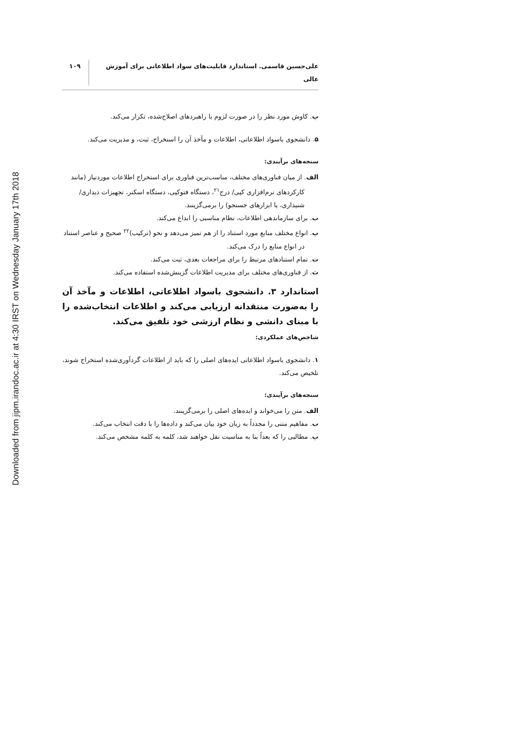Downloaded from jipm.irandoc.ac.ir at 4:30 IRST on Wednesday January 17th 2018
علی‌حسین قاسمی. استاندارد قابلیت‌های سواد اطلاعاتی برای آموزش عالی ۱۰۹
پ. کاوش مورد نظر را در صورت لزوم با راهبردهای اصلاح‌شده، تکرار می‌کند.
۵. دانشجوی باسواد اطلاعاتی، اطلاعات و مآخذ آن را استخراج، ثبت، و مدیریت می‌کند.
سنجه‌های برآیندی:
الف. از میان فناوری‌های مختلف، مناسب‌ترین فناوری برای استخراج اطلاعات موردنیاز (مانند کارکردهای نرم‌افزاری کپی/ درج<sup>۲۱</sup>، دستگاه فتوکپی، دستگاه اسکنر، تجهیزات دیداری/ شنیداری، یا ابزارهای جستجو) را برمی‌گزینند.
ب. برای سازماندهی اطلاعات، نظام مناسبی را ابداع می‌کند.
پ. انواع مختلف منابع مورد استناد را از هم تمیز می‌دهد و نحو (ترکیب)<sup>۲۲</sup> صحیح و عناصر استناد در انواع منابع را درک می‌کند.
ت. تمام استنادهای مرتبط را برای مراجعات بعدی، ثبت می‌کند.
ث. از فناوری‌های مختلف برای مدیریت اطلاعات گزینش‌شده استفاده می‌کند.
استاندارد ۳. دانشجوی باسواد اطلاعاتی، اطلاعات و مآخذ آن را به‌صورت منتقدانه ارزیابی می‌کند و اطلاعات انتخاب‌شده را با مبنای دانشی و نظام ارزشی خود تلفیق می‌کند.
شاخص‌های عملکردی:
۱. دانشجوی باسواد اطلاعاتی ایده‌های اصلی را که باید از اطلاعات گردآوری‌شده استخراج شوند، تلخیص می‌کند.
سنجه‌های برآیندی:
الف. متن را می‌خواند و ایده‌های اصلی را برمی‌گزینند.
ب. مفاهیم متنی را مجدداً به زبان خود بیان می‌کند و داده‌ها را با دقت انتخاب می‌کند.
پ. مطالبی را که بعداً بنا به مناسبت نقل خواهند شد، کلمه به کلمه مشخص می‌کند.